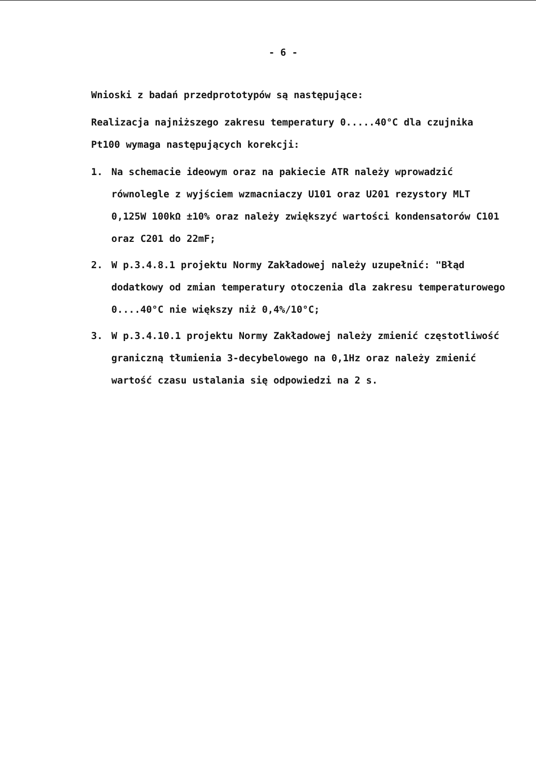- 6 -
Wnioski z badań przedprototypów są następujące:
Realizacja najniższego zakresu temperatury 0.....40°C dla czujnika Pt100 wymaga następujących korekcji:
1. Na schemacie ideowym oraz na pakiecie ATR należy wprowadzić równolegle z wyjściem wzmacniaczy U101 oraz U201 rezystory MLT 0,125W 100kΩ ±10% oraz należy zwiększyć wartości kondensatorów C101 oraz C201 do 22mF;
2. W p.3.4.8.1 projektu Normy Zakładowej należy uzupełnić: "Błąd dodatkowy od zmian temperatury otoczenia dla zakresu temperaturowego 0....40°C nie większy niż 0,4%/10°C;
3. W p.3.4.10.1 projektu Normy Zakładowej należy zmienić częstotliwość graniczną tłumienia 3-decybelowego na 0,1Hz oraz należy zmienić wartość czasu ustalania się odpowiedzi na 2 s.